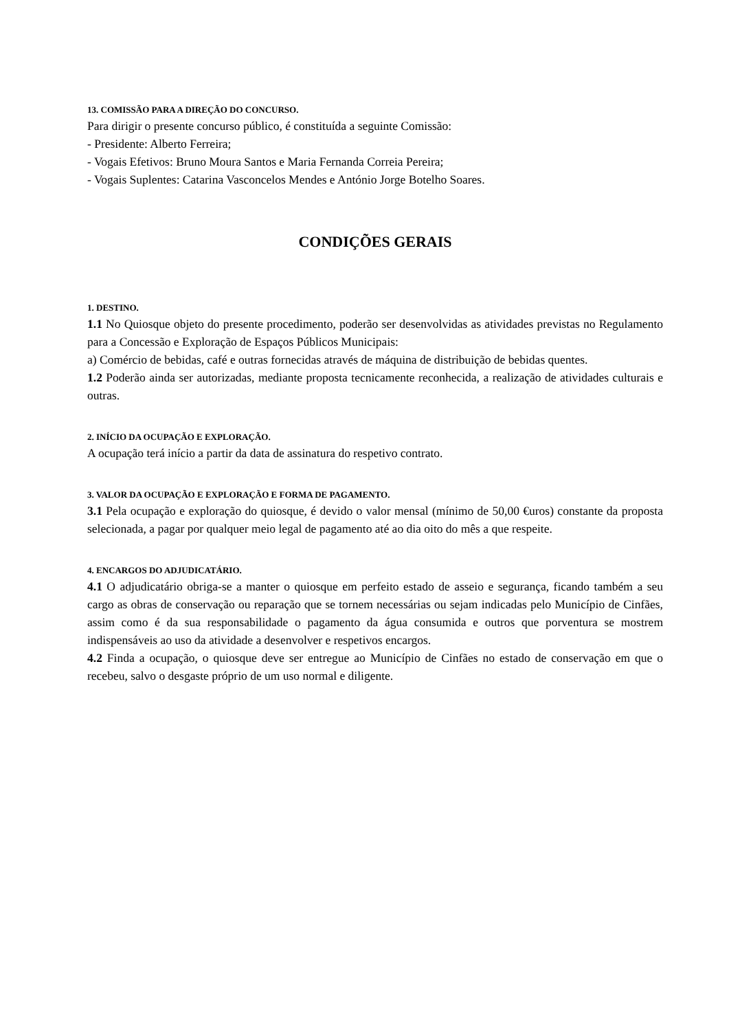13. COMISSÃO PARA A DIREÇÃO DO CONCURSO.
Para dirigir o presente concurso público, é constituída a seguinte Comissão:
- Presidente: Alberto Ferreira;
- Vogais Efetivos: Bruno Moura Santos e Maria Fernanda Correia Pereira;
- Vogais Suplentes: Catarina Vasconcelos Mendes e António Jorge Botelho Soares.
CONDIÇÕES GERAIS
1. DESTINO.
1.1 No Quiosque objeto do presente procedimento, poderão ser desenvolvidas as atividades previstas no Regulamento para a Concessão e Exploração de Espaços Públicos Municipais:
a) Comércio de bebidas, café e outras fornecidas através de máquina de distribuição de bebidas quentes.
1.2 Poderão ainda ser autorizadas, mediante proposta tecnicamente reconhecida, a realização de atividades culturais e outras.
2. INÍCIO DA OCUPAÇÃO E EXPLORAÇÃO.
A ocupação terá início a partir da data de assinatura do respetivo contrato.
3. VALOR DA OCUPAÇÃO E EXPLORAÇÃO E FORMA DE PAGAMENTO.
3.1 Pela ocupação e exploração do quiosque, é devido o valor mensal (mínimo de 50,00 €uros) constante da proposta selecionada, a pagar por qualquer meio legal de pagamento até ao dia oito do mês a que respeite.
4. ENCARGOS DO ADJUDICATÁRIO.
4.1 O adjudicatário obriga-se a manter o quiosque em perfeito estado de asseio e segurança, ficando também a seu cargo as obras de conservação ou reparação que se tornem necessárias ou sejam indicadas pelo Município de Cinfães, assim como é da sua responsabilidade o pagamento da água consumida e outros que porventura se mostrem indispensáveis ao uso da atividade a desenvolver e respetivos encargos.
4.2 Finda a ocupação, o quiosque deve ser entregue ao Município de Cinfães no estado de conservação em que o recebeu, salvo o desgaste próprio de um uso normal e diligente.